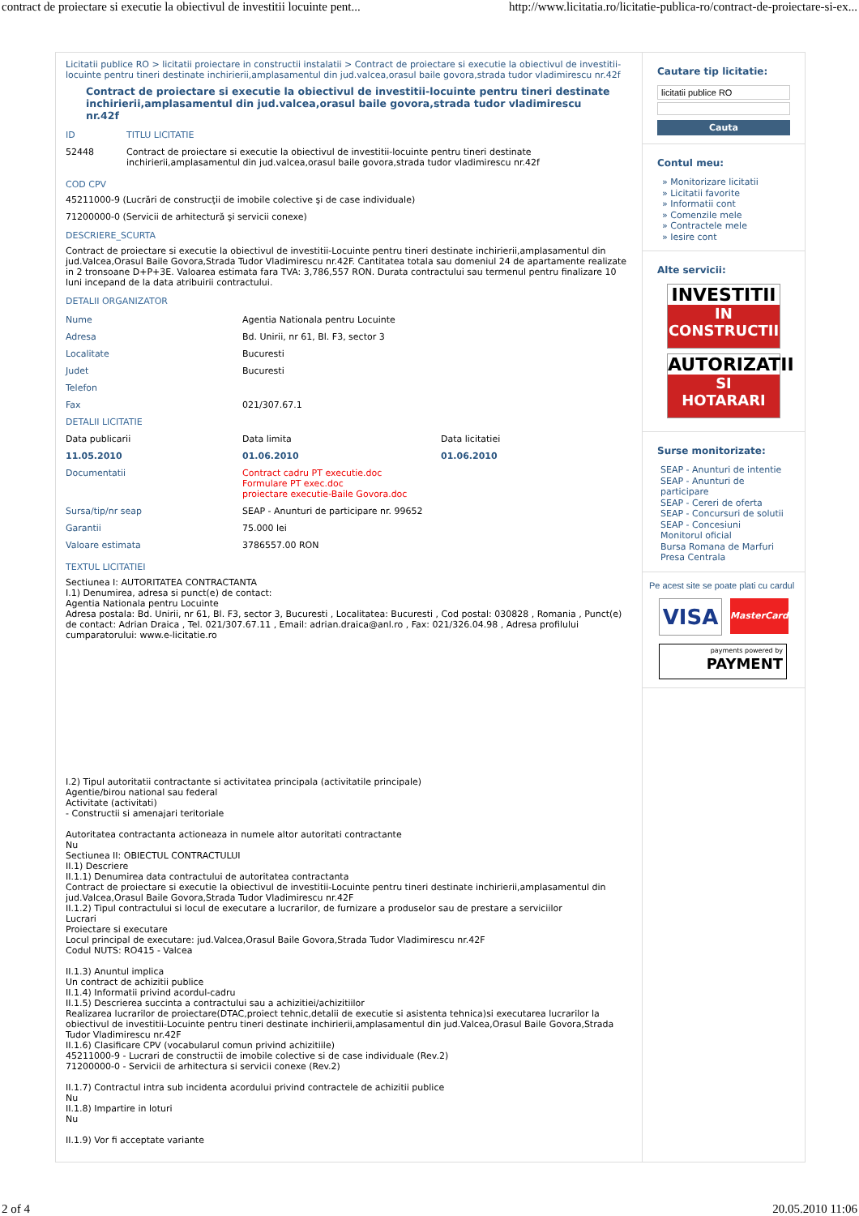contract de proiectare si executie la obiectivul de investitii locuinte pent... http://www.licitatia.ro/licitatie-publica-ro/contract-de-proiectare-si-ex...
Licitatii publice RO > licitatii proiectare in constructii instalatii > Contract de proiectare si executie la obiectivul de investitii-locuinte pentru tineri destinate inchirierii,amplasamentul din jud.valcea,orasul baile govora,strada tudor vladimirescu nr.42f
Contract de proiectare si executie la obiectivul de investitii-locuinte pentru tineri destinate inchirierii,amplasamentul din jud.valcea,orasul baile govora,strada tudor vladimirescu nr.42f
| ID | TITLU LICITATIE |
| 52448 | Contract de proiectare si executie la obiectivul de investitii-locuinte pentru tineri destinate inchirierii,amplasamentul din jud.valcea,orasul baile govora,strada tudor vladimirescu nr.42f |
COD CPV
45211000-9 (Lucrări de construcţii de imobile colective şi de case individuale)
71200000-0 (Servicii de arhitectură şi servicii conexe)
DESCRIERE_SCURTA
Contract de proiectare si executie la obiectivul de investitii-Locuinte pentru tineri destinate inchirierii,amplasamentul din jud.Valcea,Orasul Baile Govora,Strada Tudor Vladimirescu nr.42F. Cantitatea totala sau domeniul 24 de apartamente realizate in 2 tronsoane D+P+3E. Valoarea estimata fara TVA: 3,786,557 RON. Durata contractului sau termenul pentru finalizare 10 luni incepand de la data atribuirii contractului.
DETALII ORGANIZATOR
| Nume | Agentia Nationala pentru Locuinte | |
| Adresa | Bd. Unirii, nr 61, Bl. F3, sector 3 | |
| Localitate | Bucuresti | |
| Judet | Bucuresti | |
| Telefon | | |
| Fax | 021/307.67.1 | |
| DETALII LICITATIE | | |
| Data publicarii | Data limita | Data licitatiei |
| 11.05.2010 | 01.06.2010 | 01.06.2010 |
| Documentatii | Contract cadru PT executie.doc Formulare PT exec.doc proiectare executie-Baile Govora.doc | |
| Sursa/tip/nr seap | SEAP - Anunturi de participare nr. 99652 | |
| Garantii | 75.000 lei | |
| Valoare estimata | 3786557.00 RON | |
TEXTUL LICITATIEI
Sectiunea I: AUTORITATEA CONTRACTANTA
I.1) Denumirea, adresa si punct(e) de contact:
Agentia Nationala pentru Locuinte
Adresa postala: Bd. Unirii, nr 61, Bl. F3, sector 3, Bucuresti , Localitatea: Bucuresti , Cod postal: 030828 , Romania , Punct(e) de contact: Adrian Draica , Tel. 021/307.67.11 , Email: adrian.draica@anl.ro , Fax: 021/326.04.98 , Adresa profilului cumparatorului: www.e-licitatie.ro
I.2) Tipul autoritatii contractante si activitatea principala (activitatile principale)
Agentie/birou national sau federal
Activitate (activitati)
- Constructii si amenajari teritoriale
Autoritatea contractanta actioneaza in numele altor autoritati contractante
Nu
Sectiunea II: OBIECTUL CONTRACTULUI
II.1) Descriere
II.1.1) Denumirea data contractului de autoritatea contractanta
Contract de proiectare si executie la obiectivul de investitii-Locuinte pentru tineri destinate inchirierii,amplasamentul din jud.Valcea,Orasul Baile Govora,Strada Tudor Vladimirescu nr.42F
II.1.2) Tipul contractului si locul de executare a lucrarilor, de furnizare a produselor sau de prestare a serviciilor
Lucrari
Proiectare si executare
Locul principal de executare: jud.Valcea,Orasul Baile Govora,Strada Tudor Vladimirescu nr.42F
Codul NUTS: RO415 - Valcea
II.1.3) Anuntul implica
Un contract de achizitii publice
II.1.4) Informatii privind acordul-cadru
II.1.5) Descrierea succinta a contractului sau a achizitiei/achizitiilor
Realizarea lucrarilor de proiectare(DTAC,proiect tehnic,detalii de executie si asistenta tehnica)si executarea lucrarilor la obiectivul de investitii-Locuinte pentru tineri destinate inchirierii,amplasamentul din jud.Valcea,Orasul Baile Govora,Strada Tudor Vladimirescu nr.42F
II.1.6) Clasificare CPV (vocabularul comun privind achizitiile)
45211000-9 - Lucrari de constructii de imobile colective si de case individuale (Rev.2)
71200000-0 - Servicii de arhitectura si servicii conexe (Rev.2)
II.1.7) Contractul intra sub incidenta acordului privind contractele de achizitii publice
Nu
II.1.8) Impartire in loturi
Nu
II.1.9) Vor fi acceptate variante
Cautare tip licitatie:
licitatii publice RO
Cauta
Contul meu:
» Monitorizare licitatii
» Licitatii favorite
» Informatii cont
» Comenzile mele
» Contractele mele
» Iesire cont
Alte servicii:
INVESTITII
IN
CONSTRUCTII
AUTORIZATII
SI
HOTARARI
Surse monitorizate:
SEAP - Anunturi de intentie
SEAP - Anunturi de participare
SEAP - Cereri de oferta
SEAP - Concursuri de solutii
SEAP - Concesiuni
Monitorul oficial
Bursa Romana de Marfuri
Presa Centrala
Pe acest site se poate plati cu cardul
VISA
MasterCard
payments powered by
PAYMENT
2 of 4 20.05.2010 11:06